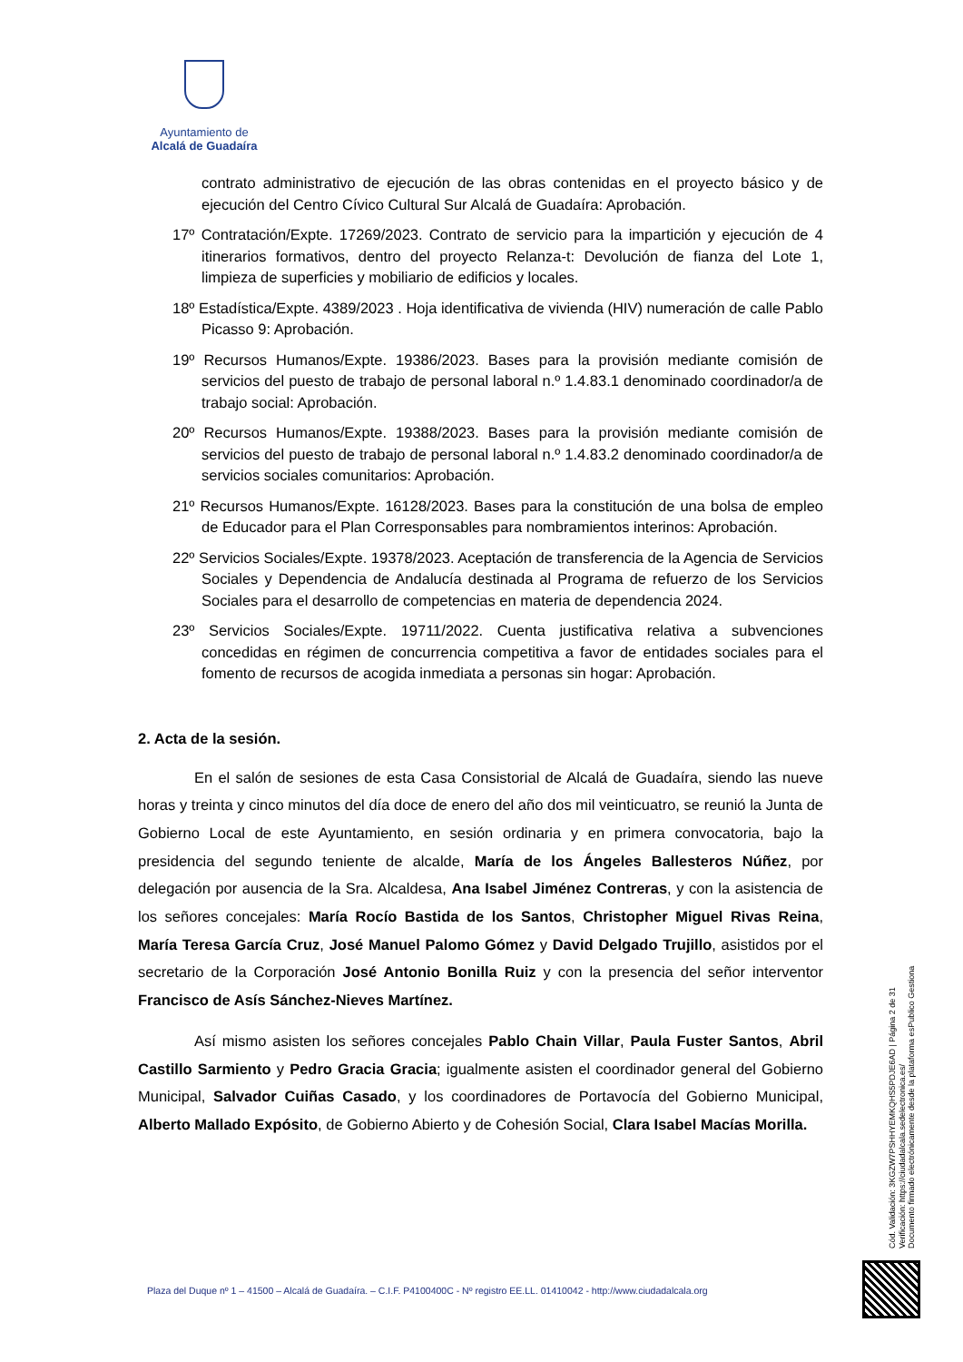Ayuntamiento de
Alcalá de Guadaíra
contrato administrativo de ejecución de las obras contenidas en el proyecto básico y de ejecución del Centro Cívico Cultural Sur Alcalá de Guadaíra: Aprobación.
17º Contratación/Expte. 17269/2023. Contrato de servicio para la impartición y ejecución de 4 itinerarios formativos, dentro del proyecto Relanza-t: Devolución de fianza del Lote 1, limpieza de superficies y mobiliario de edificios y locales.
18º Estadística/Expte. 4389/2023 . Hoja identificativa de vivienda (HIV) numeración de calle Pablo Picasso 9: Aprobación.
19º Recursos Humanos/Expte. 19386/2023. Bases para la provisión mediante comisión de servicios del puesto de trabajo de personal laboral n.º 1.4.83.1 denominado coordinador/a de trabajo social: Aprobación.
20º Recursos Humanos/Expte. 19388/2023. Bases para la provisión mediante comisión de servicios del puesto de trabajo de personal laboral n.º 1.4.83.2 denominado coordinador/a de servicios sociales comunitarios: Aprobación.
21º Recursos Humanos/Expte. 16128/2023. Bases para la constitución de una bolsa de empleo de Educador para el Plan Corresponsables para nombramientos interinos: Aprobación.
22º Servicios Sociales/Expte. 19378/2023. Aceptación de transferencia de la Agencia de Servicios Sociales y Dependencia de Andalucía destinada al Programa de refuerzo de los Servicios Sociales para el desarrollo de competencias en materia de dependencia 2024.
23º Servicios Sociales/Expte. 19711/2022. Cuenta justificativa relativa a subvenciones concedidas en régimen de concurrencia competitiva a favor de entidades sociales para el fomento de recursos de acogida inmediata a personas sin hogar: Aprobación.
2. Acta de la sesión.
En el salón de sesiones de esta Casa Consistorial de Alcalá de Guadaíra, siendo las nueve horas y treinta y cinco minutos del día doce de enero del año dos mil veinticuatro, se reunió la Junta de Gobierno Local de este Ayuntamiento, en sesión ordinaria y en primera convocatoria, bajo la presidencia del segundo teniente de alcalde, María de los Ángeles Ballesteros Núñez, por delegación por ausencia de la Sra. Alcaldesa, Ana Isabel Jiménez Contreras, y con la asistencia de los señores concejales: María Rocío Bastida de los Santos, Christopher Miguel Rivas Reina, María Teresa García Cruz, José Manuel Palomo Gómez y David Delgado Trujillo, asistidos por el secretario de la Corporación José Antonio Bonilla Ruiz y con la presencia del señor interventor Francisco de Asís Sánchez-Nieves Martínez.
Así mismo asisten los señores concejales Pablo Chain Villar, Paula Fuster Santos, Abril Castillo Sarmiento y Pedro Gracia Gracia; igualmente asisten el coordinador general del Gobierno Municipal, Salvador Cuiñas Casado, y los coordinadores de Portavocía del Gobierno Municipal, Alberto Mallado Expósito, de Gobierno Abierto y de Cohesión Social, Clara Isabel Macías Morilla.
Cód. Validación: 3KGZW7PSHHYEMKQHS5PDJE6AD | Página 2 de 31
Verificación: https://ciudadalcala.sedelectronica.es/
Documento firmado electrónicamente desde la plataforma esPublico Gestiona
Plaza del Duque nº 1 – 41500 – Alcalá de Guadaíra. – C.I.F. P4100400C - Nº registro EE.LL. 01410042 - http://www.ciudadalcala.org